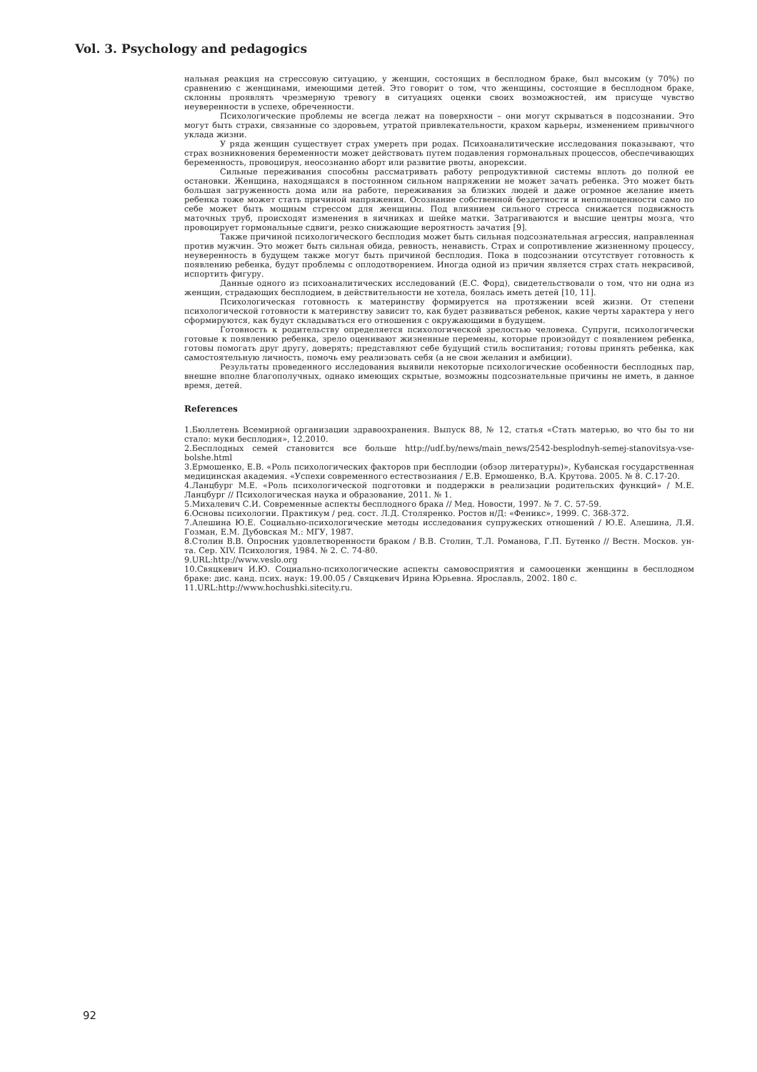Vol. 3. Psychology and pedagogics
нальная реакция на стрессовую ситуацию, у женщин, состоящих в бесплодном браке, был высоким (у 70%) по сравнению с женщинами, имеющими детей. Это говорит о том, что женщины, состоящие в бесплодном браке, склонны проявлять чрезмерную тревогу в ситуациях оценки своих возможностей, им присуще чувство неуверенности в успехе, обреченности.
Психологические проблемы не всегда лежат на поверхности – они могут скрываться в подсознании. Это могут быть страхи, связанные со здоровьем, утратой привлекательности, крахом карьеры, изменением привычного уклада жизни.
У ряда женщин существует страх умереть при родах. Психоаналитические исследования показывают, что страх возникновения беременности может действовать путем подавления гормональных процессов, обеспечивающих беременность, провоцируя, неосознанно аборт или развитие рвоты, анорексии.
Сильные переживания способны рассматривать работу репродуктивной системы вплоть до полной ее остановки. Женщина, находящаяся в постоянном сильном напряжении не может зачать ребенка. Это может быть большая загруженность дома или на работе, переживания за близких людей и даже огромное желание иметь ребенка тоже может стать причиной напряжения. Осознание собственной бездетности и неполноценности само по себе может быть мощным стрессом для женщины. Под влиянием сильного стресса снижается подвижность маточных труб, происходят изменения в яичниках и шейке матки. Затрагиваются и высшие центры мозга, что провоцирует гормональные сдвиги, резко снижающие вероятность зачатия [9].
Также причиной психологического бесплодия может быть сильная подсознательная агрессия, направленная против мужчин. Это может быть сильная обида, ревность, ненависть. Страх и сопротивление жизненному процессу, неуверенность в будущем также могут быть причиной бесплодия. Пока в подсознании отсутствует готовность к появлению ребенка, будут проблемы с оплодотворением. Иногда одной из причин является страх стать некрасивой, испортить фигуру.
Данные одного из психоаналитических исследований (Е.С. Форд), свидетельствовали о том, что ни одна из женщин, страдающих бесплодием, в действительности не хотела, боялась иметь детей [10, 11].
Психологическая готовность к материнству формируется на протяжении всей жизни. От степени психологической готовности к материнству зависит то, как будет развиваться ребенок, какие черты характера у него сформируются, как будут складываться его отношения с окружающими в будущем.
Готовность к родительству определяется психологической зрелостью человека. Супруги, психологически готовые к появлению ребенка, зрело оценивают жизненные перемены, которые произойдут с появлением ребенка, готовы помогать друг другу, доверять; представляют себе будущий стиль воспитания; готовы принять ребенка, как самостоятельную личность, помочь ему реализовать себя (а не свои желания и амбиции).
Результаты проведенного исследования выявили некоторые психологические особенности бесплодных пар, внешне вполне благополучных, однако имеющих скрытые, возможны подсознательные причины не иметь, в данное время, детей.
References
1.Бюллетень Всемирной организации здравоохранения. Выпуск 88, № 12, статья «Стать матерью, во что бы то ни стало: муки бесплодия», 12.2010.
2.Бесплодных семей становится все больше http://udf.by/news/main_news/2542-besplodnyh-semej-stanovitsya-vse-bolshe.html
3.Ермошенко, Е.В. «Роль психологических факторов при бесплодии (обзор литературы)», Кубанская государственная медицинская академия. «Успехи современного естествознания / Е.В. Ермошенко, В.А. Крутова. 2005. № 8. С.17-20.
4.Ланцбург М.Е. «Роль психологической подготовки и поддержки в реализации родительских функций» / М.Е. Ланцбург // Психологическая наука и образование, 2011. № 1.
5.Михалевич С.И. Современные аспекты бесплодного брака // Мед. Новости, 1997. № 7. С. 57-59.
6.Основы психологии. Практикум / ред. сост. Л.Д. Столяренко. Ростов н/Д: «Феникс», 1999. С. 368-372.
7.Алешина Ю.Е. Социально-психологические методы исследования супружеских отношений / Ю.Е. Алешина, Л.Я. Гозман, Е.М. Дубовская М.: МГУ, 1987.
8.Столин В.В. Опросник удовлетворенности браком / В.В. Столин, Т.Л. Романова, Г.П. Бутенко // Вестн. Москов. ун-та. Сер. XIV. Психология, 1984. № 2. С. 74-80.
9.URL:http://www.veslo.org
10.Свяцкевич И.Ю. Социально-психологические аспекты самовосприятия и самооценки женщины в бесплодном браке: дис. канд. псих. наук: 19.00.05 / Свяцкевич Ирина Юрьевна. Ярославль, 2002. 180 с.
11.URL:http://www.hochushki.sitecity.ru.
92